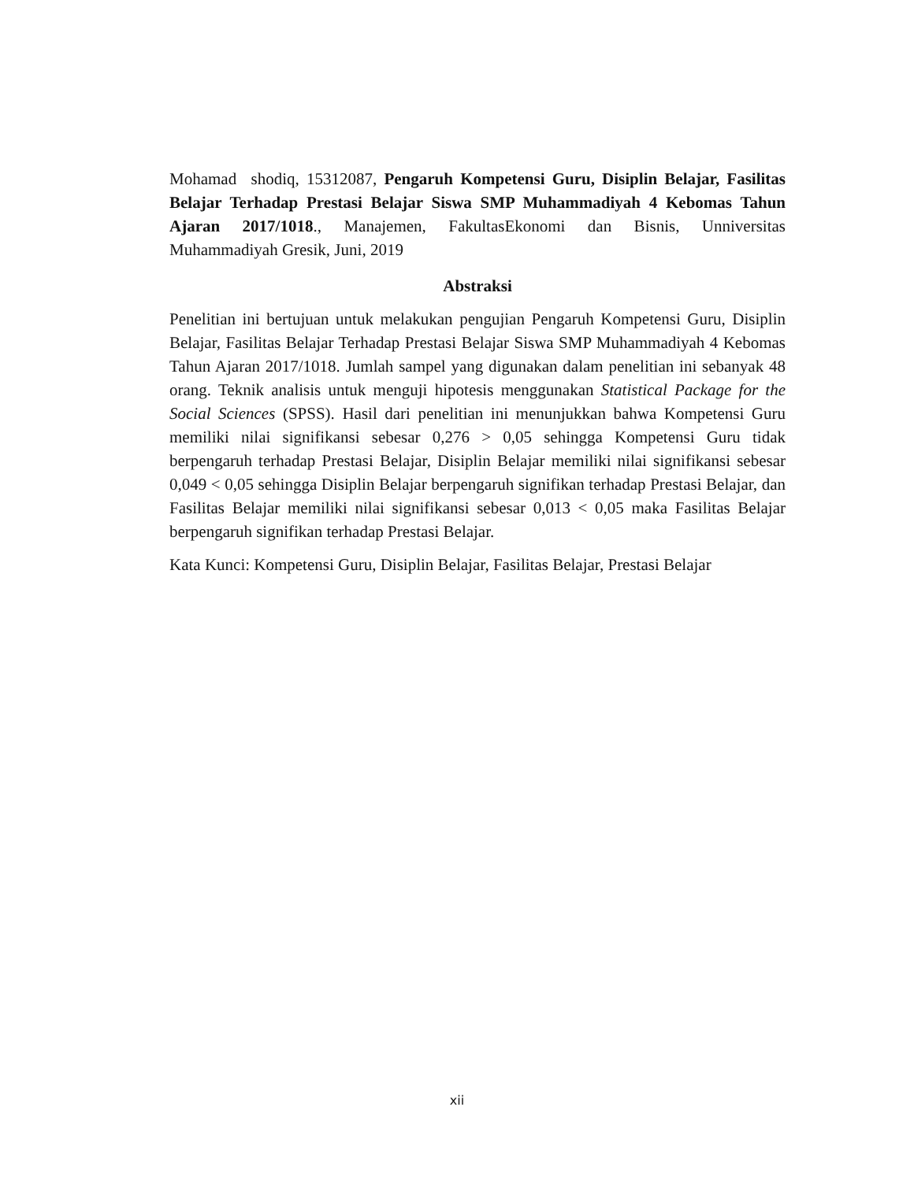Mohamad shodiq, 15312087, Pengaruh Kompetensi Guru, Disiplin Belajar, Fasilitas Belajar Terhadap Prestasi Belajar Siswa SMP Muhammadiyah 4 Kebomas Tahun Ajaran 2017/1018., Manajemen, FakultasEkonomi dan Bisnis, Unniversitas Muhammadiyah Gresik, Juni, 2019
Abstraksi
Penelitian ini bertujuan untuk melakukan pengujian Pengaruh Kompetensi Guru, Disiplin Belajar, Fasilitas Belajar Terhadap Prestasi Belajar Siswa SMP Muhammadiyah 4 Kebomas Tahun Ajaran 2017/1018. Jumlah sampel yang digunakan dalam penelitian ini sebanyak 48 orang. Teknik analisis untuk menguji hipotesis menggunakan Statistical Package for the Social Sciences (SPSS). Hasil dari penelitian ini menunjukkan bahwa Kompetensi Guru memiliki nilai signifikansi sebesar 0,276 > 0,05 sehingga Kompetensi Guru tidak berpengaruh terhadap Prestasi Belajar, Disiplin Belajar memiliki nilai signifikansi sebesar 0,049 < 0,05 sehingga Disiplin Belajar berpengaruh signifikan terhadap Prestasi Belajar, dan Fasilitas Belajar memiliki nilai signifikansi sebesar 0,013 < 0,05 maka Fasilitas Belajar berpengaruh signifikan terhadap Prestasi Belajar.
Kata Kunci: Kompetensi Guru, Disiplin Belajar, Fasilitas Belajar, Prestasi Belajar
xii